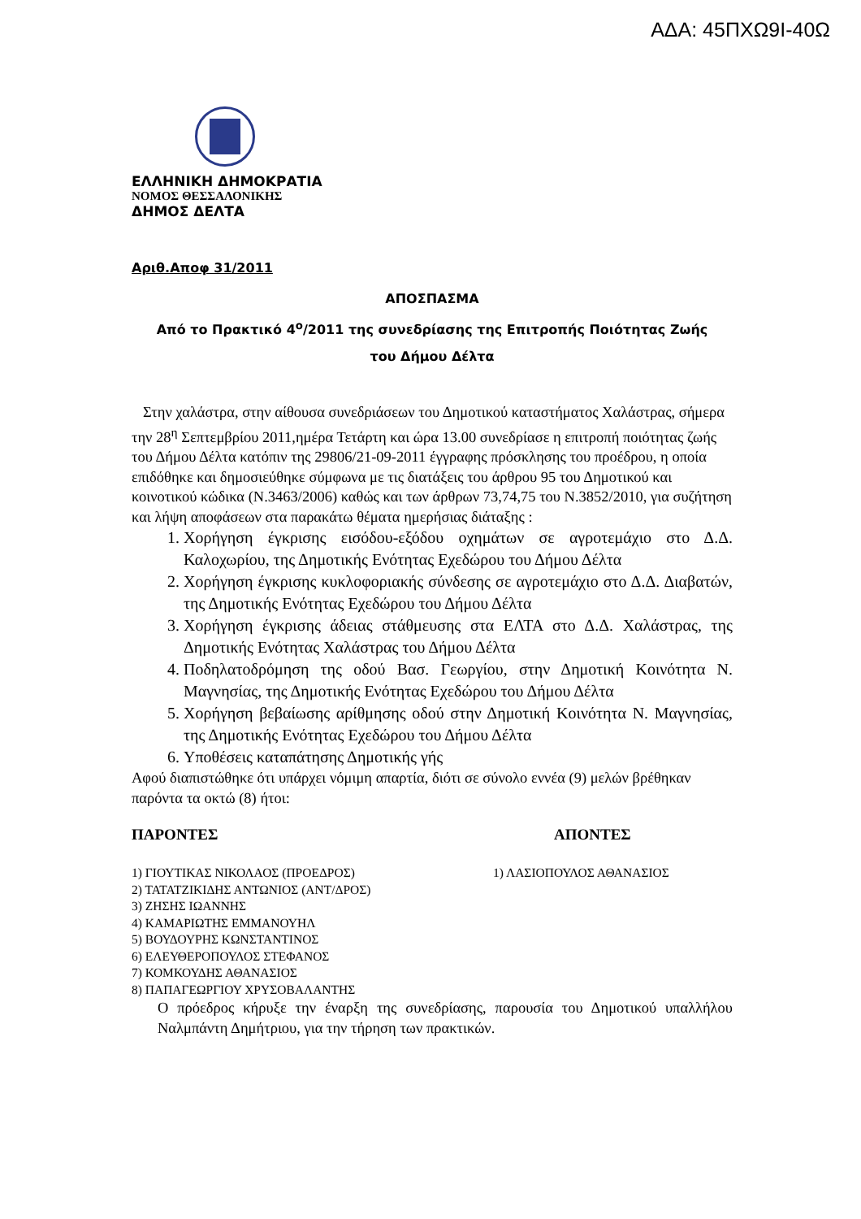ΑΔΑ: 45ΠΧΩ9Ι-40Ω
ΕΛΛΗΝΙΚΗ ΔΗΜΟΚΡΑΤΙΑ
ΝΟΜΟΣ ΘΕΣΣΑΛΟΝΙΚΗΣ
ΔΗΜΟΣ ΔΕΛΤΑ
Αριθ.Αποφ 31/2011
ΑΠΟΣΠΑΣΜΑ
Από το Πρακτικό 4<sup>ο</sup>/2011 της συνεδρίασης της Επιτροπής Ποιότητας Ζωής
του Δήμου Δέλτα
Στην χαλάστρα, στην αίθουσα συνεδριάσεων του Δημοτικού καταστήματος Χαλάστρας, σήμερα την 28<sup>η</sup> Σεπτεμβρίου 2011,ημέρα Τετάρτη και ώρα 13.00 συνεδρίασε η επιτροπή ποιότητας ζωής του Δήμου Δέλτα κατόπιν της 29806/21-09-2011 έγγραφης πρόσκλησης του προέδρου, η οποία επιδόθηκε και δημοσιεύθηκε σύμφωνα με τις διατάξεις του άρθρου 95 του Δημοτικού και κοινοτικού κώδικα (Ν.3463/2006) καθώς και των άρθρων 73,74,75 του Ν.3852/2010, για συζήτηση και λήψη αποφάσεων στα παρακάτω θέματα ημερήσιας διάταξης :
1. Χορήγηση έγκρισης εισόδου-εξόδου οχημάτων σε αγροτεμάχιο στο Δ.Δ. Καλοχωρίου, της Δημοτικής Ενότητας Εχεδώρου του Δήμου Δέλτα
2. Χορήγηση έγκρισης κυκλοφοριακής σύνδεσης σε αγροτεμάχιο στο Δ.Δ. Διαβατών, της Δημοτικής Ενότητας Εχεδώρου του Δήμου Δέλτα
3. Χορήγηση έγκρισης άδειας στάθμευσης στα ΕΛΤΑ στο Δ.Δ. Χαλάστρας, της Δημοτικής Ενότητας Χαλάστρας του Δήμου Δέλτα
4. Ποδηλατοδρόμηση της οδού Βασ. Γεωργίου, στην Δημοτική Κοινότητα Ν. Μαγνησίας, της Δημοτικής Ενότητας Εχεδώρου του Δήμου Δέλτα
5. Χορήγηση βεβαίωσης αρίθμησης οδού στην Δημοτική Κοινότητα Ν. Μαγνησίας, της Δημοτικής Ενότητας Εχεδώρου του Δήμου Δέλτα
6. Υποθέσεις καταπάτησης Δημοτικής γής
Αφού διαπιστώθηκε ότι υπάρχει νόμιμη απαρτία, διότι σε σύνολο εννέα (9) μελών βρέθηκαν παρόντα τα οκτώ (8) ήτοι:
ΠΑΡΟΝΤΕΣ ΑΠΟΝΤΕΣ
1) ΓΙΟΥΤΙΚΑΣ ΝΙΚΟΛΑΟΣ (ΠΡΟΕΔΡΟΣ)
2) ΤΑΤΑΤΖΙΚΙΔΗΣ ΑΝΤΩΝΙΟΣ (ΑΝΤ/ΔΡΟΣ)
3) ΖΗΣΗΣ ΙΩΑΝΝΗΣ
4) ΚΑΜΑΡΙΩΤΗΣ ΕΜΜΑΝΟΥΗΛ
5) ΒΟΥΔΟΥΡΗΣ ΚΩΝΣΤΑΝΤΙΝΟΣ
6) ΕΛΕΥΘΕΡΟΠΟΥΛΟΣ ΣΤΕΦΑΝΟΣ
7) ΚΟΜΚΟΥΔΗΣ ΑΘΑΝΑΣΙΟΣ
8) ΠΑΠΑΓΕΩΡΓΙΟΥ ΧΡΥΣΟΒΑΛΑΝΤΗΣ
1) ΛΑΣΙΟΠΟΥΛΟΣ ΑΘΑΝΑΣΙΟΣ
Ο πρόεδρος κήρυξε την έναρξη της συνεδρίασης, παρουσία του Δημοτικού υπαλλήλου Ναλμπάντη Δημήτριου, για την τήρηση των πρακτικών.